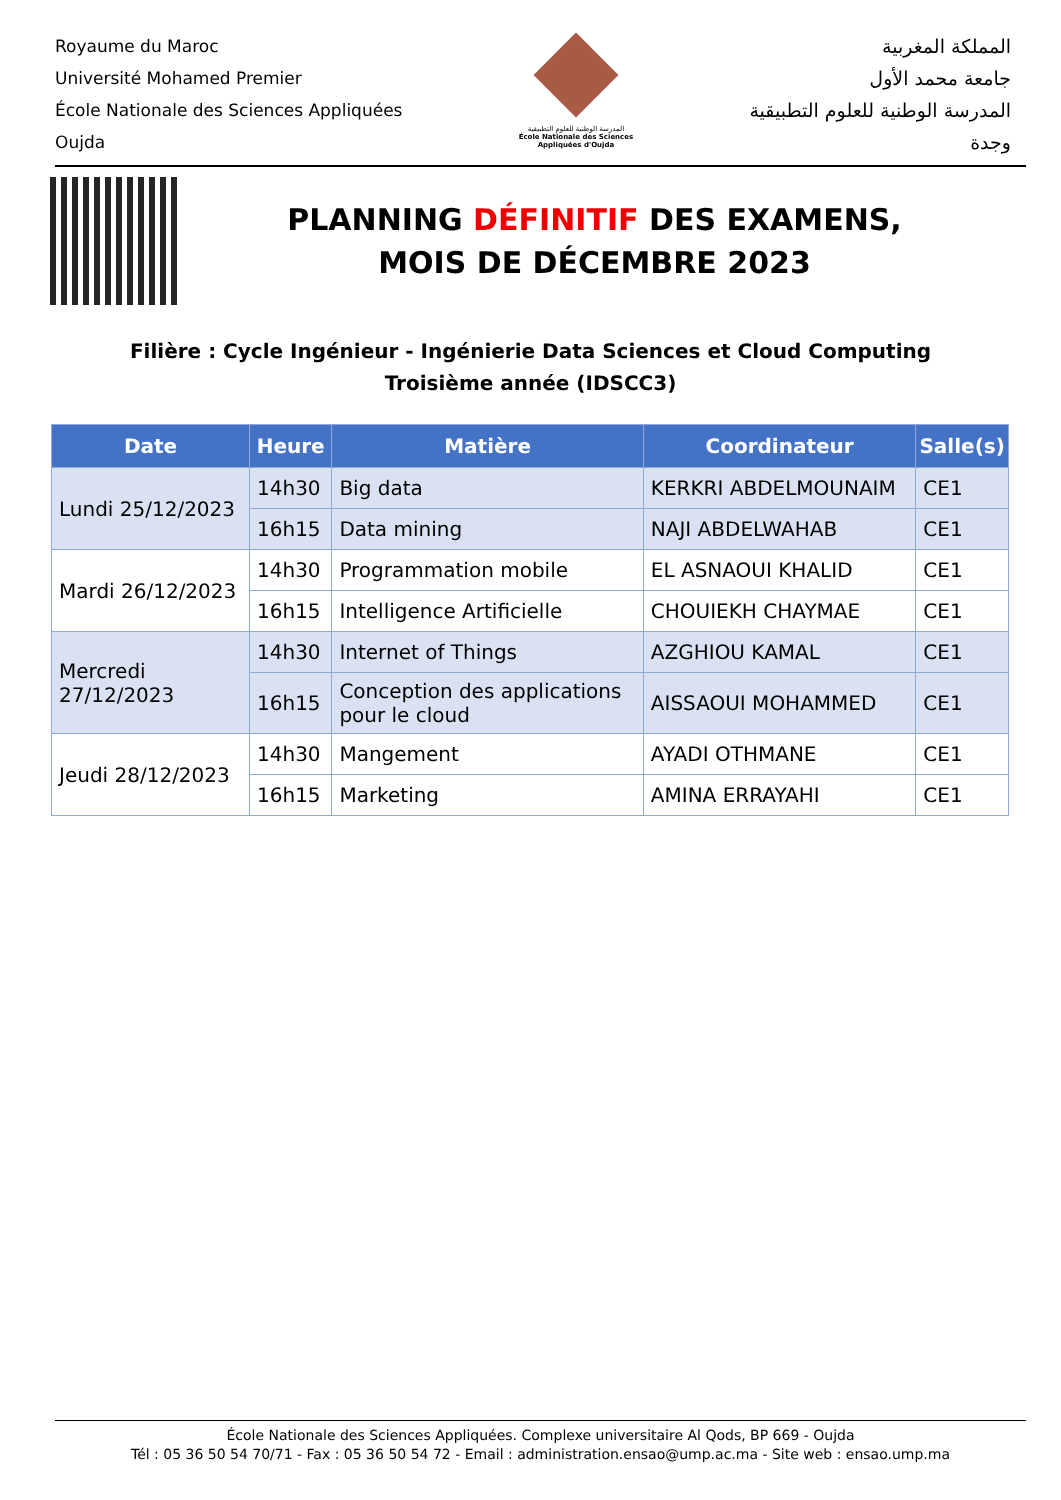Royaume du Maroc
Université Mohamed Premier
École Nationale des Sciences Appliquées
Oujda
المدرسة الوطنية للعلوم التطبيقية
École Nationale des Sciences Appliquées d'Oujda
المملكة المغربية
جامعة محمد الأول
المدرسة الوطنية للعلوم التطبيقية
وجدة
PLANNING DÉFINITIF DES EXAMENS,
MOIS DE DÉCEMBRE 2023
Filière : Cycle Ingénieur - Ingénierie Data Sciences et Cloud Computing
Troisième année (IDSCC3)
| Date | Heure | Matière | Coordinateur | Salle(s) |
| --- | --- | --- | --- | --- |
| Lundi 25/12/2023 | 14h30 | Big data | KERKRI ABDELMOUNAIM | CE1 |
| | 16h15 | Data mining | NAJI ABDELWAHAB | CE1 |
| Mardi 26/12/2023 | 14h30 | Programmation mobile | EL ASNAOUI KHALID | CE1 |
| | 16h15 | Intelligence Artificielle | CHOUIEKH CHAYMAE | CE1 |
| Mercredi 27/12/2023 | 14h30 | Internet of Things | AZGHIOU KAMAL | CE1 |
| | 16h15 | Conception des applications pour le cloud | AISSAOUI MOHAMMED | CE1 |
| Jeudi 28/12/2023 | 14h30 | Mangement | AYADI OTHMANE | CE1 |
| | 16h15 | Marketing | AMINA ERRAYAHI | CE1 |
École Nationale des Sciences Appliquées. Complexe universitaire Al Qods, BP 669 - Oujda
Tél : 05 36 50 54 70/71 - Fax : 05 36 50 54 72 - Email : administration.ensao@ump.ac.ma - Site web : ensao.ump.ma